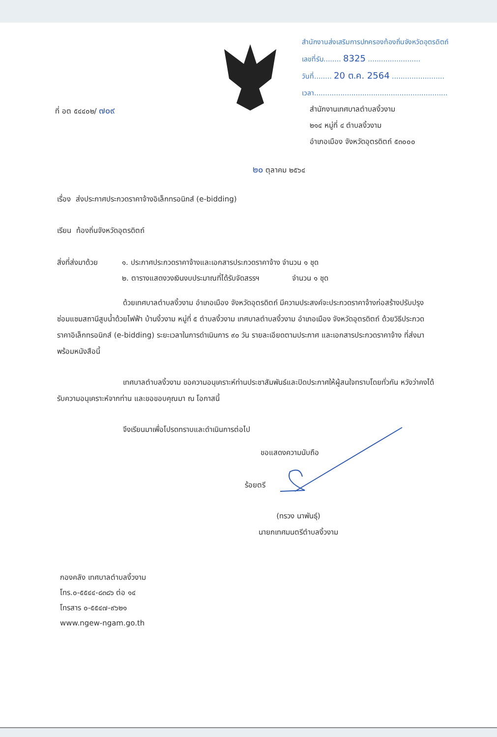สำนักงานส่งเสริมการปกครองท้องถิ่นจังหวัดอุตรดิตถ์
เลขที่รับ........ 8325 ........................
วันที่........ 20 ต.ค. 2564 ........................
เวลา.............................................................
ที่ อต ๕๔๔๐๒/ ๗๐๙
สำนักงานเทศบาลตำบลงิ้วงาม
๒๑๔ หมู่ที่ ๔ ตำบลงิ้วงาม
อำเภอเมือง จังหวัดอุตรดิตถ์ ๕๓๐๐๐
๒๐ ตุลาคม ๒๕๖๔
เรื่อง ส่งประกาศประกวดราคาจ้างอิเล็กทรอนิกส์ (e-bidding)
เรียน ท้องถิ่นจังหวัดอุตรดิตถ์
สิ่งที่ส่งมาด้วย
๑. ประกาศประกวดราคาจ้างและเอกสารประกวดราคาจ้าง จำนวน ๑ ชุด
๒. ตารางแสดงวงเงินงบประมาณที่ได้รับจัดสรรฯ จำนวน ๑ ชุด
ด้วยเทศบาลตำบลงิ้วงาม อำเภอเมือง จังหวัดอุตรดิตถ์ มีความประสงค์จะประกวดราคาจ้างก่อสร้างปรับปรุงซ่อมแซมสถานีสูบน้ำด้วยไฟฟ้า บ้านงิ้วงาม หมู่ที่ ๕ ตำบลงิ้วงาม เทศบาลตำบลงิ้วงาม อำเภอเมือง จังหวัดอุตรดิตถ์ ด้วยวิธีประกวดราคาอิเล็กทรอนิกส์ (e-bidding) ระยะเวลาในการดำเนินการ ๙๐ วัน รายละเอียดตามประกาศ และเอกสารประกวดราคาจ้าง ที่ส่งมาพร้อมหนังสือนี้
เทศบาลตำบลงิ้วงาม ขอความอนุเคราะห์ท่านประชาสัมพันธ์และปิดประกาศให้ผู้สนใจทราบโดยทั่วกัน หวังว่าคงได้รับความอนุเคราะห์จากท่าน และขอขอบคุณมา ณ โอกาสนี้
จึงเรียนมาเพื่อโปรดทราบและดำเนินการต่อไป
ขอแสดงความนับถือ
ร้อยตรี
(ทรวง นาพันธุ์)
นายกเทศมนตรีตำบลงิ้วงาม
กองคลัง เทศบาลตำบลงิ้วงาม
โทร.๐-๕๕๔๔-๘๓๘๖ ต่อ ๑๔
โทรสาร ๐-๕๕๔๗-๙๖๒๑
www.ngew-ngam.go.th